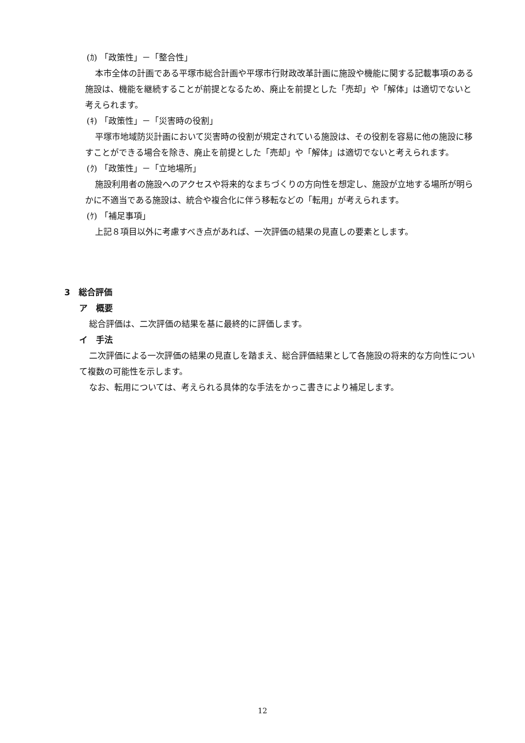(ｶ) 「政策性」－「整合性」
本市全体の計画である平塚市総合計画や平塚市行財政改革計画に施設や機能に関する記載事項のある施設は、機能を継続することが前提となるため、廃止を前提とした「売却」や「解体」は適切でないと考えられます。
(ｷ) 「政策性」－「災害時の役割」
平塚市地域防災計画において災害時の役割が規定されている施設は、その役割を容易に他の施設に移すことができる場合を除き、廃止を前提とした「売却」や「解体」は適切でないと考えられます。
(ｸ) 「政策性」－「立地場所」
施設利用者の施設へのアクセスや将来的なまちづくりの方向性を想定し、施設が立地する場所が明らかに不適当である施設は、統合や複合化に伴う移転などの「転用」が考えられます。
(ｹ) 「補足事項」
上記８項目以外に考慮すべき点があれば、一次評価の結果の見直しの要素とします。
3　総合評価
ア　概要
総合評価は、二次評価の結果を基に最終的に評価します。
イ　手法
二次評価による一次評価の結果の見直しを踏まえ、総合評価結果として各施設の将来的な方向性について複数の可能性を示します。
なお、転用については、考えられる具体的な手法をかっこ書きにより補足します。
12